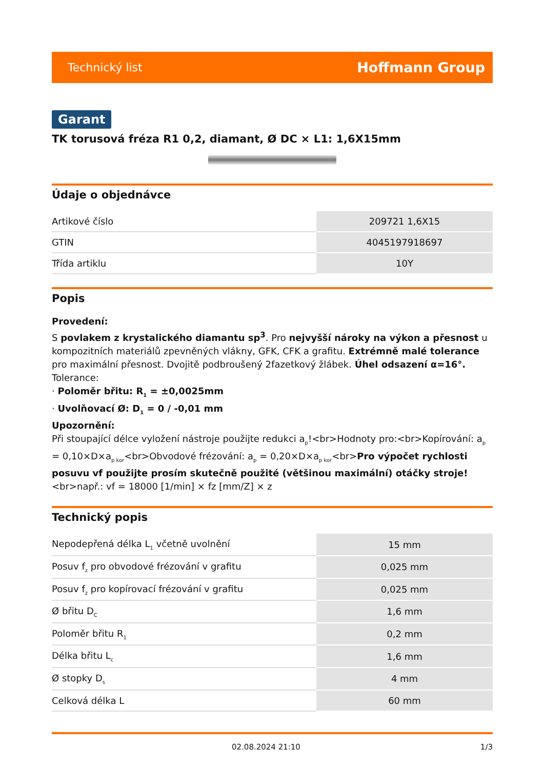Technický list Hoffmann Group
Garant
TK torusová fréza R1 0,2, diamant, Ø DC × L1: 1,6X15mm
Údaje o objednávce
| Artikové číslo | 209721 1,6X15 |
| GTIN | 4045197918697 |
| Třída artiklu | 10Y |
Popis
Provedení:
S povlakem z krystalického diamantu sp<sup>3</sup>. Pro nejvyšší nároky na výkon a přesnost u kompozitních materiálů zpevněných vlákny, GFK, CFK a grafitu. Extrémně malé tolerance pro maximální přesnost. Dvojitě podbroušený 2fazetkový žlábek. Úhel odsazení α=16°.
Tolerance:
· Poloměr břitu: R<sub>1</sub> = ±0,0025mm
· Uvolňovací Ø: D<sub>1</sub> = 0 / -0,01 mm
Upozornění:
Při stoupající délce vyložení nástroje použijte redukci a<sub>p</sub>!<br>Hodnoty pro:<br>Kopírování: a<sub>p</sub> = 0,10×D×a<sub>p kor</sub><br>Obvodové frézování: a<sub>p</sub> = 0,20×D×a<sub>p kor</sub><br>Pro výpočet rychlosti posuvu vf použijte prosím skutečně použité (většinou maximální) otáčky stroje!<br>např.: vf = 18000 [1/min] × fz [mm/Z] × z
Technický popis
| Nepodepřená délka L<sub>1</sub> včetně uvolnění | 15 mm |
| Posuv f<sub>z</sub> pro obvodové frézování v grafitu | 0,025 mm |
| Posuv f<sub>z</sub> pro kopírovací frézování v grafitu | 0,025 mm |
| Ø břitu D<sub>C</sub> | 1,6 mm |
| Poloměr břitu R<sub>1</sub> | 0,2 mm |
| Délka břitu L<sub>c</sub> | 1,6 mm |
| Ø stopky D<sub>s</sub> | 4 mm |
| Celková délka L | 60 mm |
02.08.2024 21:10 1/3